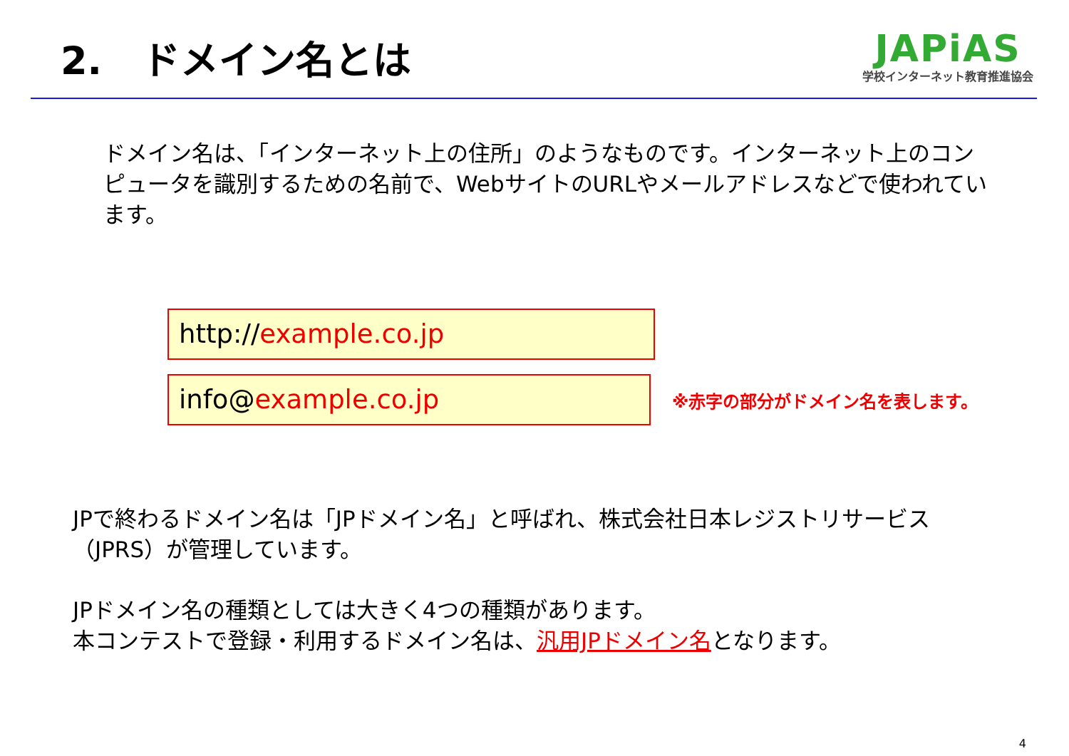2. ドメイン名とは
JAPiAS
学校インターネット教育推進協会
ドメイン名は、「インターネット上の住所」のようなものです。インターネット上のコンピュータを識別するための名前で、WebサイトのURLやメールアドレスなどで使われています。
http://example.co.jp
info@example.co.jp
※赤字の部分がドメイン名を表します。
JPで終わるドメイン名は「JPドメイン名」と呼ばれ、株式会社日本レジストリサービス（JPRS）が管理しています。
JPドメイン名の種類としては大きく4つの種類があります。
本コンテストで登録・利用するドメイン名は、汎用JPドメイン名となります。
4